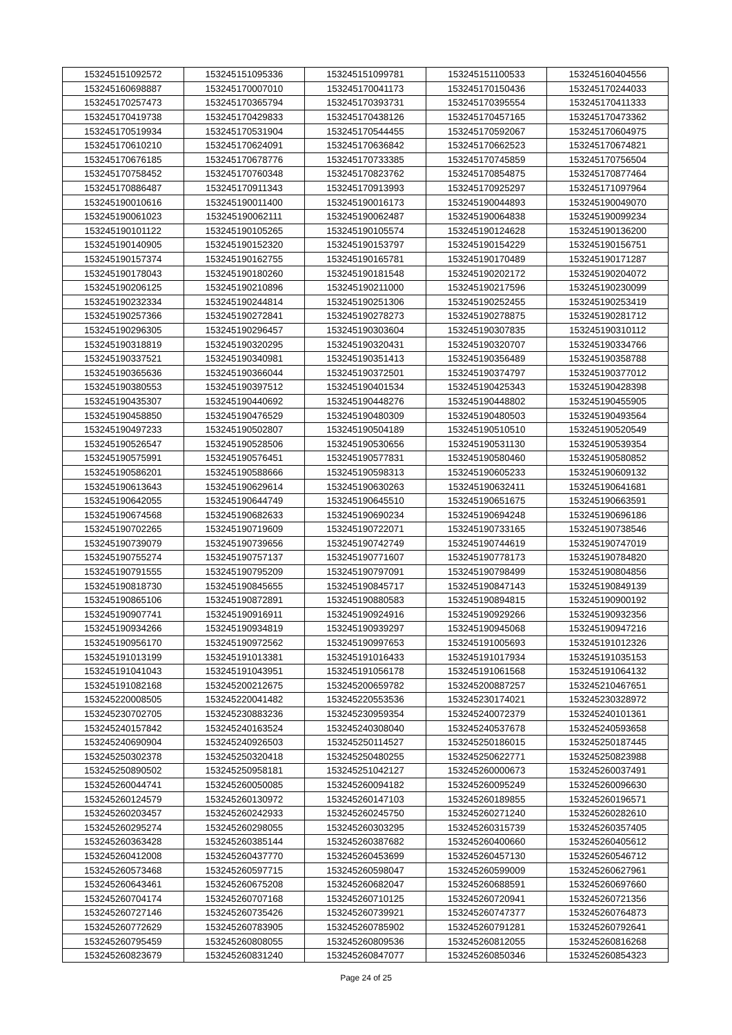| 153245151092572 | 153245151095336 | 153245151099781 | 153245151100533 | 153245160404556 |
| 153245160698887 | 153245170007010 | 153245170041173 | 153245170150436 | 153245170244033 |
| 153245170257473 | 153245170365794 | 153245170393731 | 153245170395554 | 153245170411333 |
| 153245170419738 | 153245170429833 | 153245170438126 | 153245170457165 | 153245170473362 |
| 153245170519934 | 153245170531904 | 153245170544455 | 153245170592067 | 153245170604975 |
| 153245170610210 | 153245170624091 | 153245170636842 | 153245170662523 | 153245170674821 |
| 153245170676185 | 153245170678776 | 153245170733385 | 153245170745859 | 153245170756504 |
| 153245170758452 | 153245170760348 | 153245170823762 | 153245170854875 | 153245170877464 |
| 153245170886487 | 153245170911343 | 153245170913993 | 153245170925297 | 153245171097964 |
| 153245190010616 | 153245190011400 | 153245190016173 | 153245190044893 | 153245190049070 |
| 153245190061023 | 153245190062111 | 153245190062487 | 153245190064838 | 153245190099234 |
| 153245190101122 | 153245190105265 | 153245190105574 | 153245190124628 | 153245190136200 |
| 153245190140905 | 153245190152320 | 153245190153797 | 153245190154229 | 153245190156751 |
| 153245190157374 | 153245190162755 | 153245190165781 | 153245190170489 | 153245190171287 |
| 153245190178043 | 153245190180260 | 153245190181548 | 153245190202172 | 153245190204072 |
| 153245190206125 | 153245190210896 | 153245190211000 | 153245190217596 | 153245190230099 |
| 153245190232334 | 153245190244814 | 153245190251306 | 153245190252455 | 153245190253419 |
| 153245190257366 | 153245190272841 | 153245190278273 | 153245190278875 | 153245190281712 |
| 153245190296305 | 153245190296457 | 153245190303604 | 153245190307835 | 153245190310112 |
| 153245190318819 | 153245190320295 | 153245190320431 | 153245190320707 | 153245190334766 |
| 153245190337521 | 153245190340981 | 153245190351413 | 153245190356489 | 153245190358788 |
| 153245190365636 | 153245190366044 | 153245190372501 | 153245190374797 | 153245190377012 |
| 153245190380553 | 153245190397512 | 153245190401534 | 153245190425343 | 153245190428398 |
| 153245190435307 | 153245190440692 | 153245190448276 | 153245190448802 | 153245190455905 |
| 153245190458850 | 153245190476529 | 153245190480309 | 153245190480503 | 153245190493564 |
| 153245190497233 | 153245190502807 | 153245190504189 | 153245190510510 | 153245190520549 |
| 153245190526547 | 153245190528506 | 153245190530656 | 153245190531130 | 153245190539354 |
| 153245190575991 | 153245190576451 | 153245190577831 | 153245190580460 | 153245190580852 |
| 153245190586201 | 153245190588666 | 153245190598313 | 153245190605233 | 153245190609132 |
| 153245190613643 | 153245190629614 | 153245190630263 | 153245190632411 | 153245190641681 |
| 153245190642055 | 153245190644749 | 153245190645510 | 153245190651675 | 153245190663591 |
| 153245190674568 | 153245190682633 | 153245190690234 | 153245190694248 | 153245190696186 |
| 153245190702265 | 153245190719609 | 153245190722071 | 153245190733165 | 153245190738546 |
| 153245190739079 | 153245190739656 | 153245190742749 | 153245190744619 | 153245190747019 |
| 153245190755274 | 153245190757137 | 153245190771607 | 153245190778173 | 153245190784820 |
| 153245190791555 | 153245190795209 | 153245190797091 | 153245190798499 | 153245190804856 |
| 153245190818730 | 153245190845655 | 153245190845717 | 153245190847143 | 153245190849139 |
| 153245190865106 | 153245190872891 | 153245190880583 | 153245190894815 | 153245190900192 |
| 153245190907741 | 153245190916911 | 153245190924916 | 153245190929266 | 153245190932356 |
| 153245190934266 | 153245190934819 | 153245190939297 | 153245190945068 | 153245190947216 |
| 153245190956170 | 153245190972562 | 153245190997653 | 153245191005693 | 153245191012326 |
| 153245191013199 | 153245191013381 | 153245191016433 | 153245191017934 | 153245191035153 |
| 153245191041043 | 153245191043951 | 153245191056178 | 153245191061568 | 153245191064132 |
| 153245191082168 | 153245200212675 | 153245200659782 | 153245200887257 | 153245210467651 |
| 153245220008505 | 153245220041482 | 153245220553536 | 153245230174021 | 153245230328972 |
| 153245230702705 | 153245230883236 | 153245230959354 | 153245240072379 | 153245240101361 |
| 153245240157842 | 153245240163524 | 153245240308040 | 153245240537678 | 153245240593658 |
| 153245240690904 | 153245240926503 | 153245250114527 | 153245250186015 | 153245250187445 |
| 153245250302378 | 153245250320418 | 153245250480255 | 153245250622771 | 153245250823988 |
| 153245250890502 | 153245250958181 | 153245251042127 | 153245260000673 | 153245260037491 |
| 153245260044741 | 153245260050085 | 153245260094182 | 153245260095249 | 153245260096630 |
| 153245260124579 | 153245260130972 | 153245260147103 | 153245260189855 | 153245260196571 |
| 153245260203457 | 153245260242933 | 153245260245750 | 153245260271240 | 153245260282610 |
| 153245260295274 | 153245260298055 | 153245260303295 | 153245260315739 | 153245260357405 |
| 153245260363428 | 153245260385144 | 153245260387682 | 153245260400660 | 153245260405612 |
| 153245260412008 | 153245260437770 | 153245260453699 | 153245260457130 | 153245260546712 |
| 153245260573468 | 153245260597715 | 153245260598047 | 153245260599009 | 153245260627961 |
| 153245260643461 | 153245260675208 | 153245260682047 | 153245260688591 | 153245260697660 |
| 153245260704174 | 153245260707168 | 153245260710125 | 153245260720941 | 153245260721356 |
| 153245260727146 | 153245260735426 | 153245260739921 | 153245260747377 | 153245260764873 |
| 153245260772629 | 153245260783905 | 153245260785902 | 153245260791281 | 153245260792641 |
| 153245260795459 | 153245260808055 | 153245260809536 | 153245260812055 | 153245260816268 |
| 153245260823679 | 153245260831240 | 153245260847077 | 153245260850346 | 153245260854323 |
Page 24 of 25